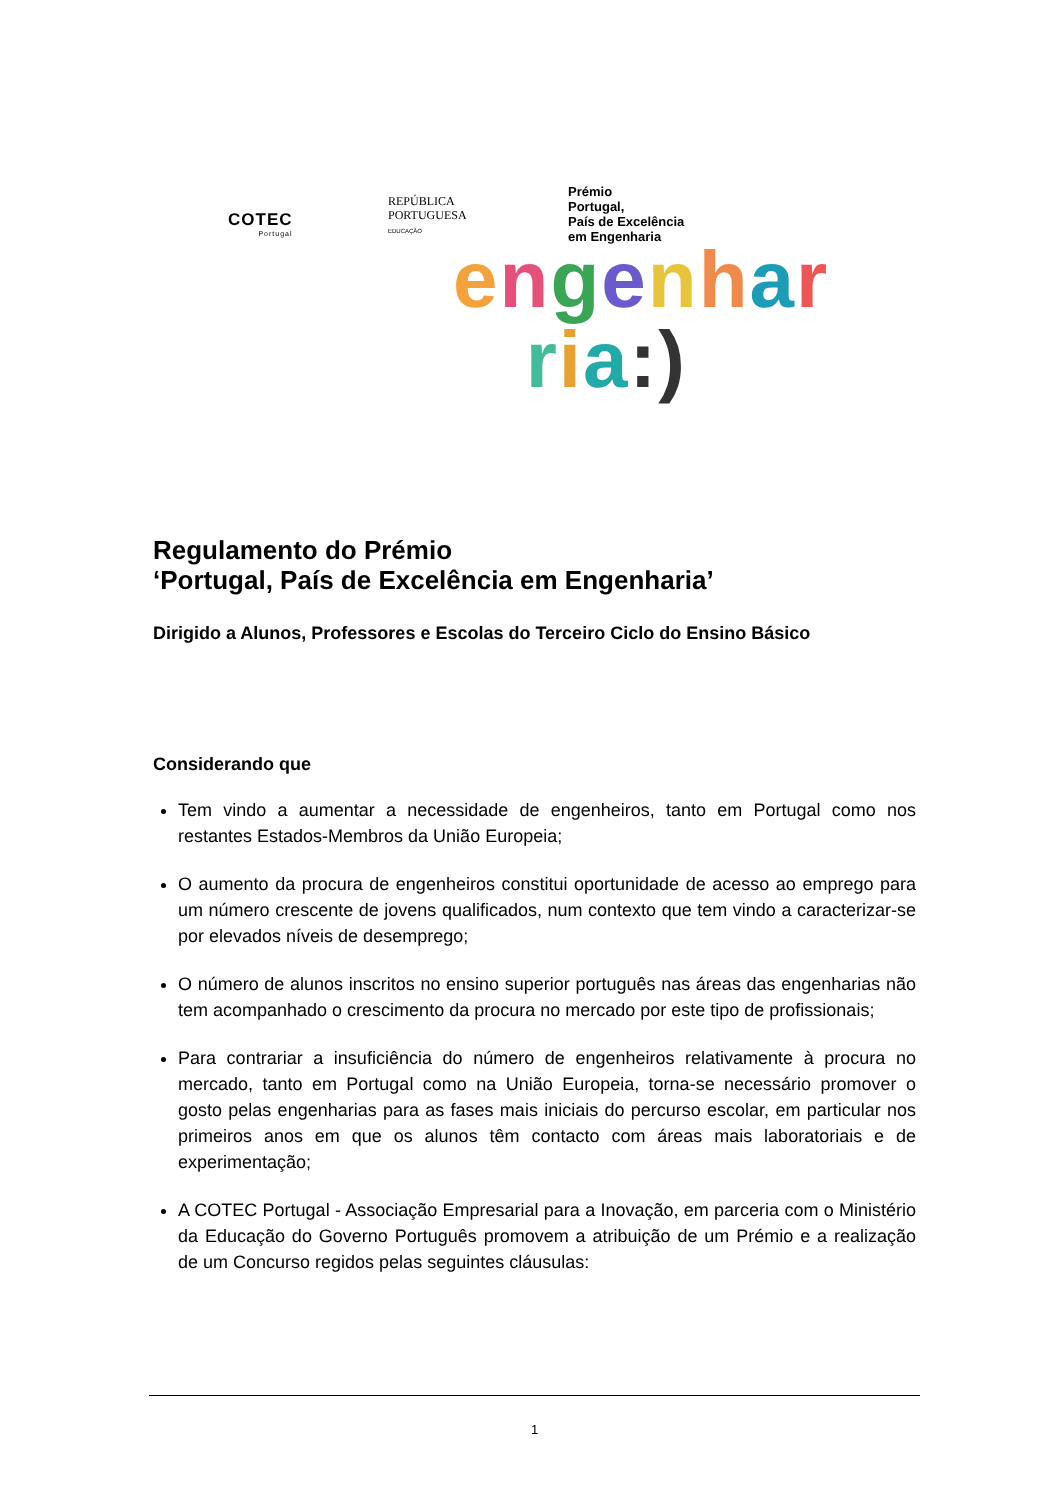COTEC
Portugal
REPÚBLICA
PORTUGUESA
EDUCAÇÃO
Prémio
Portugal,
País de Excelência
em Engenharia
engenhar
ria:)
Regulamento do Prémio
‘Portugal, País de Excelência em Engenharia’
Dirigido a Alunos, Professores e Escolas do Terceiro Ciclo do Ensino Básico
Considerando que
Tem vindo a aumentar a necessidade de engenheiros, tanto em Portugal como nos restantes Estados-Membros da União Europeia;
O aumento da procura de engenheiros constitui oportunidade de acesso ao emprego para um número crescente de jovens qualificados, num contexto que tem vindo a caracterizar-se por elevados níveis de desemprego;
O número de alunos inscritos no ensino superior português nas áreas das engenharias não tem acompanhado o crescimento da procura no mercado por este tipo de profissionais;
Para contrariar a insuficiência do número de engenheiros relativamente à procura no mercado, tanto em Portugal como na União Europeia, torna-se necessário promover o gosto pelas engenharias para as fases mais iniciais do percurso escolar, em particular nos primeiros anos em que os alunos têm contacto com áreas mais laboratoriais e de experimentação;
A COTEC Portugal - Associação Empresarial para a Inovação, em parceria com o Ministério da Educação do Governo Português promovem a atribuição de um Prémio e a realização de um Concurso regidos pelas seguintes cláusulas:
1